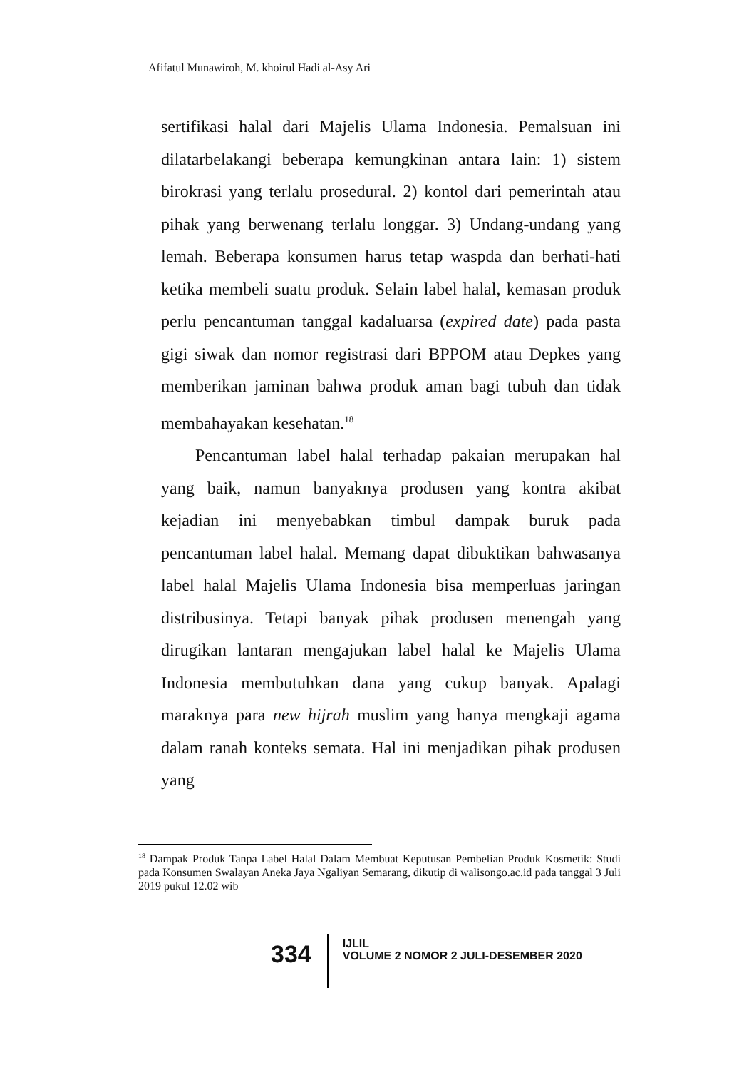Afifatul Munawiroh, M. khoirul Hadi al-Asy Ari
sertifikasi halal dari Majelis Ulama Indonesia. Pemalsuan ini dilatarbelakangi beberapa kemungkinan antara lain: 1) sistem birokrasi yang terlalu prosedural. 2) kontol dari pemerintah atau pihak yang berwenang terlalu longgar. 3) Undang-undang yang lemah. Beberapa konsumen harus tetap waspda dan berhati-hati ketika membeli suatu produk. Selain label halal, kemasan produk perlu pencantuman tanggal kadaluarsa (expired date) pada pasta gigi siwak dan nomor registrasi dari BPPOM atau Depkes yang memberikan jaminan bahwa produk aman bagi tubuh dan tidak membahayakan kesehatan.<sup>18</sup>
Pencantuman label halal terhadap pakaian merupakan hal yang baik, namun banyaknya produsen yang kontra akibat kejadian ini menyebabkan timbul dampak buruk pada pencantuman label halal. Memang dapat dibuktikan bahwasanya label halal Majelis Ulama Indonesia bisa memperluas jaringan distribusinya. Tetapi banyak pihak produsen menengah yang dirugikan lantaran mengajukan label halal ke Majelis Ulama Indonesia membutuhkan dana yang cukup banyak. Apalagi maraknya para new hijrah muslim yang hanya mengkaji agama dalam ranah konteks semata. Hal ini menjadikan pihak produsen yang
<sup>18</sup> Dampak Produk Tanpa Label Halal Dalam Membuat Keputusan Pembelian Produk Kosmetik: Studi pada Konsumen Swalayan Aneka Jaya Ngaliyan Semarang, dikutip di walisongo.ac.id pada tanggal 3 Juli 2019 pukul 12.02 wib
334
IJLIL
VOLUME 2 NOMOR 2 JULI-DESEMBER 2020